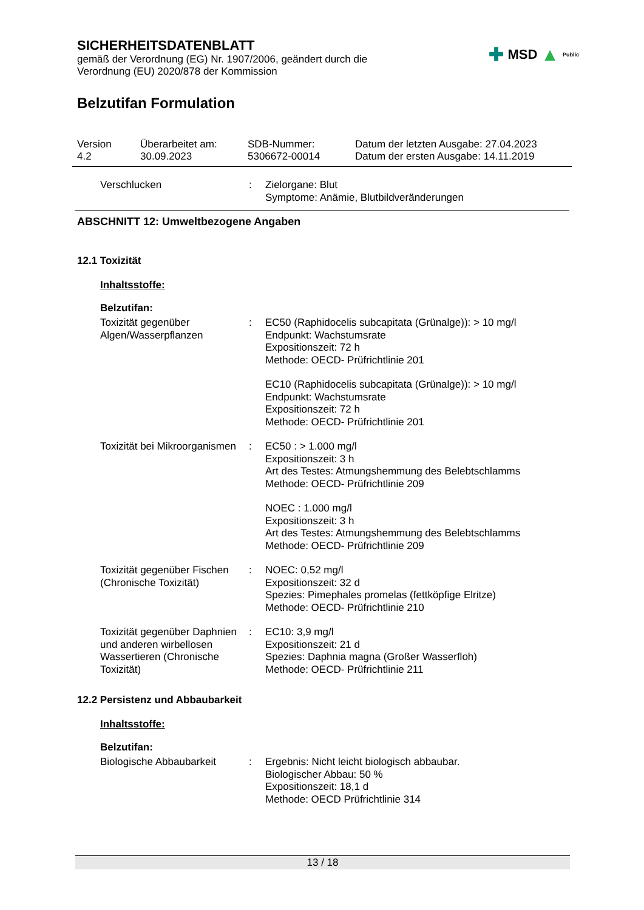SICHERHEITSDATENBLATT
gemäß der Verordnung (EG) Nr. 1907/2006, geändert durch die Verordnung (EU) 2020/878 der Kommission
✚ MSD ▲ Public
Belzutifan Formulation
Version
4.2
Überarbeitet am:
30.09.2023
SDB-Nummer:
5306672-00014
Datum der letzten Ausgabe: 27.04.2023
Datum der ersten Ausgabe: 14.11.2019
Verschlucken : Zielorgane: Blut
Symptome: Anämie, Blutbildveränderungen
ABSCHNITT 12: Umweltbezogene Angaben
12.1 Toxizität
Inhaltsstoffe:
Belzutifan:
Toxizität gegenüber Algen/Wasserpflanzen
: EC50 (Raphidocelis subcapitata (Grünalge)): > 10 mg/l
Endpunkt: Wachstumsrate
Expositionszeit: 72 h
Methode: OECD- Prüfrichtlinie 201
EC10 (Raphidocelis subcapitata (Grünalge)): > 10 mg/l
Endpunkt: Wachstumsrate
Expositionszeit: 72 h
Methode: OECD- Prüfrichtlinie 201
Toxizität bei Mikroorganismen
: EC50 : > 1.000 mg/l
Expositionszeit: 3 h
Art des Testes: Atmungshemmung des Belebtschlamms
Methode: OECD- Prüfrichtlinie 209
NOEC : 1.000 mg/l
Expositionszeit: 3 h
Art des Testes: Atmungshemmung des Belebtschlamms
Methode: OECD- Prüfrichtlinie 209
Toxizität gegenüber Fischen (Chronische Toxizität)
: NOEC: 0,52 mg/l
Expositionszeit: 32 d
Spezies: Pimephales promelas (fettköpfige Elritze)
Methode: OECD- Prüfrichtlinie 210
Toxizität gegenüber Daphnien und anderen wirbellosen Wassertieren (Chronische Toxizität)
: EC10: 3,9 mg/l
Expositionszeit: 21 d
Spezies: Daphnia magna (Großer Wasserfloh)
Methode: OECD- Prüfrichtlinie 211
12.2 Persistenz und Abbaubarkeit
Inhaltsstoffe:
Belzutifan:
Biologische Abbaubarkeit : Ergebnis: Nicht leicht biologisch abbaubar.
Biologischer Abbau: 50 %
Expositionszeit: 18,1 d
Methode: OECD Prüfrichtlinie 314
13 / 18